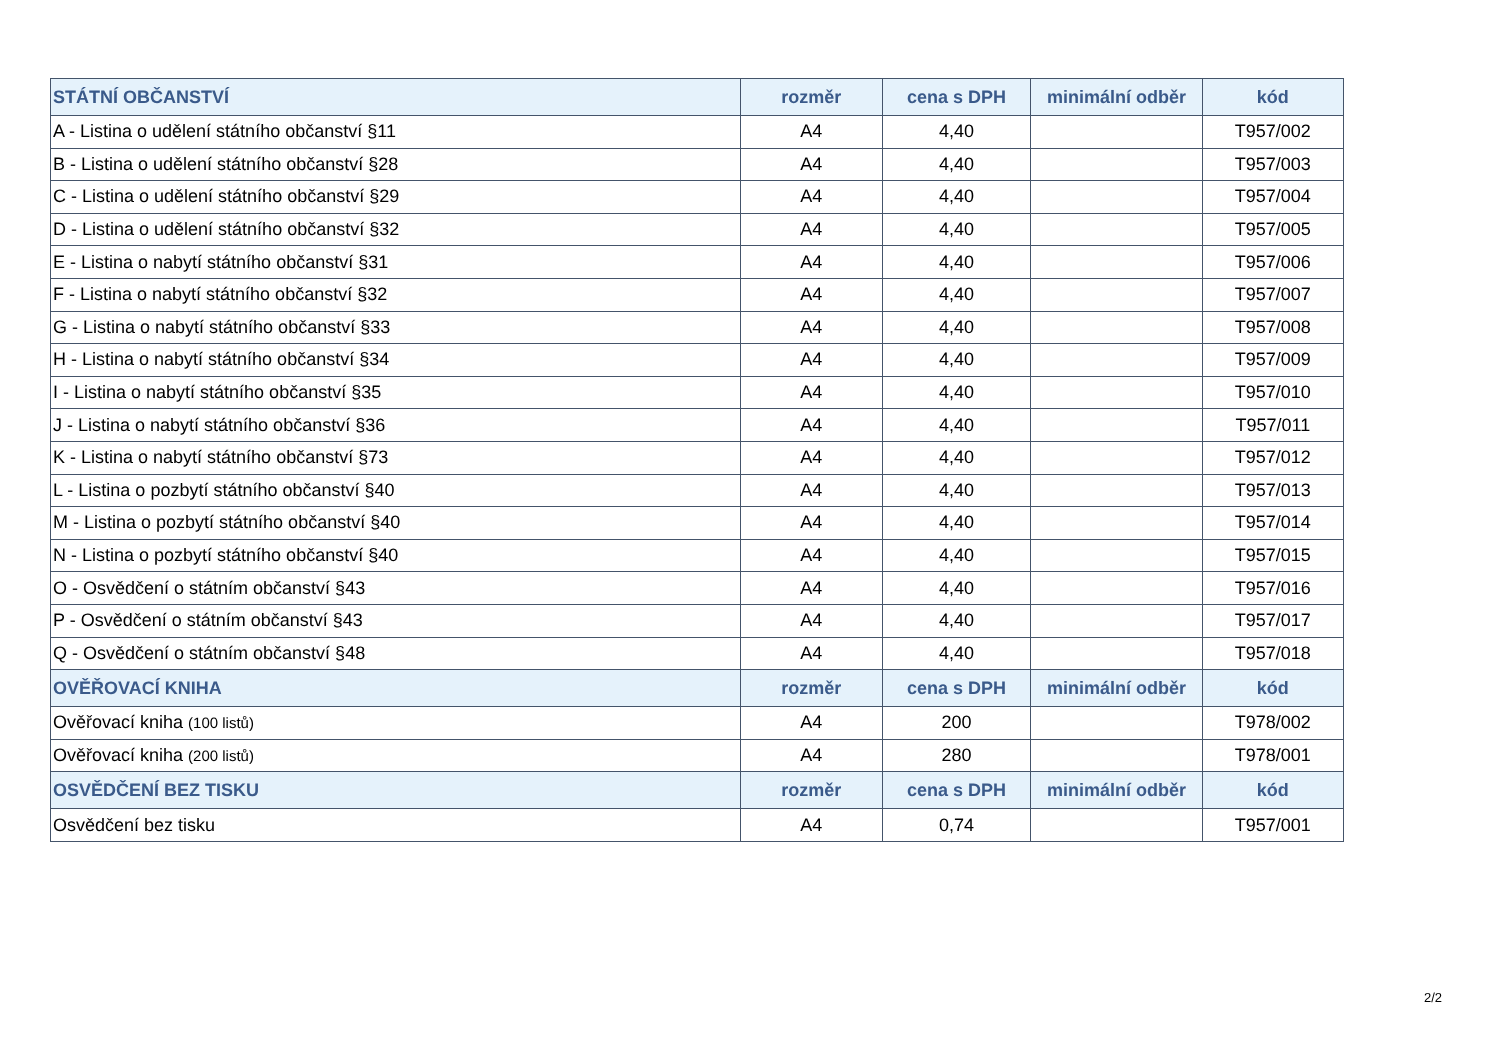| STÁTNÍ OBČANSTVÍ | rozměr | cena s DPH | minimální odběr | kód |
| --- | --- | --- | --- | --- |
| A - Listina o udělení státního občanství §11 | A4 | 4,40 | | T957/002 |
| B - Listina o udělení státního občanství §28 | A4 | 4,40 | | T957/003 |
| C - Listina o udělení státního občanství §29 | A4 | 4,40 | | T957/004 |
| D - Listina o udělení státního občanství §32 | A4 | 4,40 | | T957/005 |
| E - Listina o nabytí státního občanství §31 | A4 | 4,40 | | T957/006 |
| F - Listina o nabytí státního občanství §32 | A4 | 4,40 | | T957/007 |
| G - Listina o nabytí státního občanství §33 | A4 | 4,40 | | T957/008 |
| H - Listina o nabytí státního občanství §34 | A4 | 4,40 | | T957/009 |
| I - Listina o nabytí státního občanství §35 | A4 | 4,40 | | T957/010 |
| J - Listina o nabytí státního občanství §36 | A4 | 4,40 | | T957/011 |
| K - Listina o nabytí státního občanství §73 | A4 | 4,40 | | T957/012 |
| L - Listina o pozbytí státního občanství §40 | A4 | 4,40 | | T957/013 |
| M - Listina o pozbytí státního občanství §40 | A4 | 4,40 | | T957/014 |
| N - Listina o pozbytí státního občanství §40 | A4 | 4,40 | | T957/015 |
| O - Osvědčení o státním občanství §43 | A4 | 4,40 | | T957/016 |
| P - Osvědčení o státním občanství §43 | A4 | 4,40 | | T957/017 |
| Q - Osvědčení o státním občanství §48 | A4 | 4,40 | | T957/018 |
| OVĚŘOVACÍ KNIHA | rozměr | cena s DPH | minimální odběr | kód |
| Ověřovací kniha (100 listů) | A4 | 200 | | T978/002 |
| Ověřovací kniha (200 listů) | A4 | 280 | | T978/001 |
| OSVĚDČENÍ BEZ TISKU | rozměr | cena s DPH | minimální odběr | kód |
| Osvědčení bez tisku | A4 | 0,74 | | T957/001 |
2/2